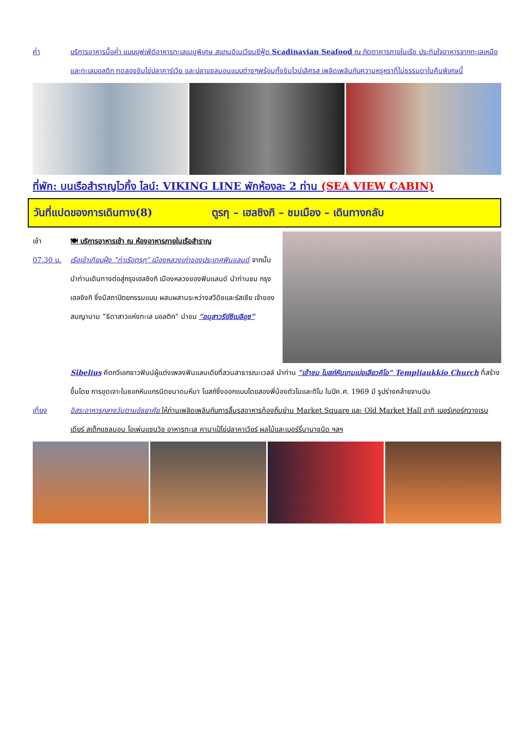ค่ำ บริการอาหารมื้อค่ำ แบบบุฟเฟ่ต์อาหารทะเลเมนูพิเศษ สแกนดิเนเวียนซีฟู้ด Scadinavian Seafood ณ ภัตตาคารภายในเรือ ประทับใจอาหารจากทะเลเหนือและทะเลบอลติก ทดลองชิมไข่ปลาคาร์เวีย และปลาแซลมอนแบบต่างๆพร้อมทั้งชิมไวน์เลิศรส เพลิดเพลินกับความหรูหราที่ไม่ธรรมดาในคืนพิเศษนี้
ที่พัก: บนเรือสำราญไวกิ้ง ไลน์: VIKING LINE พักห้องละ 2 ท่าน (SEA VIEW CABIN)
วันที่แปดของการเดินทาง(8) ตูรกุ – เฮลซิงกิ – ชมเมือง – เดินทางกลับ
เช้า 🍽 บริการอาหารเช้า ณ ห้องอาหารภายในเรือสำราญ
07.30 น. เรือเข้าเทียบฝั่ง “ท่าเรือตุรกุ” เมืองหลวงเก่าของประเทศฟินแลนด์ จากนั้นนำท่านเดินทางต่อสู่กรุงเฮลซิงกิ เมืองหลวงของฟินแลนด์ นำท่านชม กรุงเฮลซิงกิ ซึ่งมีสถาปัตยกรรมแบบ ผสมผสานระหว่างสวีดิชและรัสเซีย เจ้าของสมญานาม “ธิดาสาวแห่งทะเล บอลติก” นำชม “อนุสาวรีย์ซิเบลิอุซ”
Sibelius คีตกวีเอกชาวฟินน์ผู้แต่งเพลงฟินแลนเดียที่สวนสาธารณะเวลล์ นำท่าน “เข้าชม โบสถ์หินเทมเปอเลียวคิโอ” Templiaukkio Church ที่สร้างขึ้นโดย การขุดเจาะในซอกหินแกรนิตขนาดมหึมา โบสถ์ซึ่งออกแบบโดยสองพี่น้องตัวโมและติโม ในปีค.ศ. 1969 มี รูปร่างคล้ายจานบิน
เที่ยง อิสระอาหารกลางวันตามอัธยาศัย ให้ท่านเพลิดเพลินกับการลิ้มรสอาหารท้องถิ่นย่าน Market Square และ Old Market Hall อาทิ เบอร์เกอร์กวางเรนเดียร์ สเต็กแซลมอน โอเพ่นแซนวิช อาหารทะเล คานาเป้ไข่ปลาคาเวียร์ ผลไม้และเบอร์รี่นานาชนิด ฯลฯ